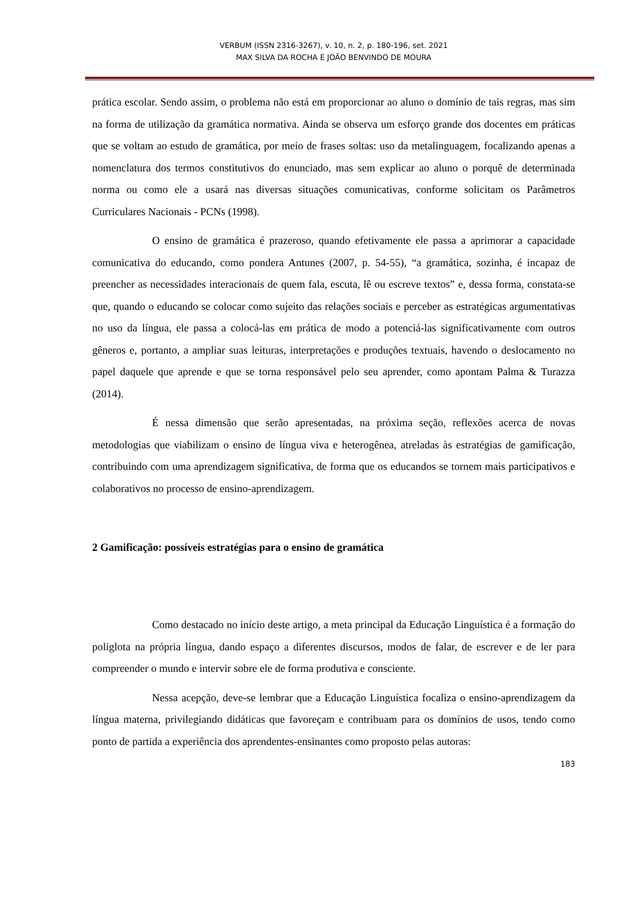VERBUM (ISSN 2316-3267), v. 10, n. 2, p. 180-196, set. 2021
MAX SILVA DA ROCHA E JOÃO BENVINDO DE MOURA
prática escolar. Sendo assim, o problema não está em proporcionar ao aluno o domínio de tais regras, mas sim na forma de utilização da gramática normativa. Ainda se observa um esforço grande dos docentes em práticas que se voltam ao estudo de gramática, por meio de frases soltas: uso da metalinguagem, focalizando apenas a nomenclatura dos termos constitutivos do enunciado, mas sem explicar ao aluno o porquê de determinada norma ou como ele a usará nas diversas situações comunicativas, conforme solicitam os Parâmetros Curriculares Nacionais - PCNs (1998).
O ensino de gramática é prazeroso, quando efetivamente ele passa a aprimorar a capacidade comunicativa do educando, como pondera Antunes (2007, p. 54-55), “a gramática, sozinha, é incapaz de preencher as necessidades interacionais de quem fala, escuta, lê ou escreve textos” e, dessa forma, constata-se que, quando o educando se colocar como sujeito das relações sociais e perceber as estratégicas argumentativas no uso da língua, ele passa a colocá-las em prática de modo a potenciá-las significativamente com outros gêneros e, portanto, a ampliar suas leituras, interpretações e produções textuais, havendo o deslocamento no papel daquele que aprende e que se torna responsável pelo seu aprender, como apontam Palma & Turazza (2014).
É nessa dimensão que serão apresentadas, na próxima seção, reflexões acerca de novas metodologias que viabilizam o ensino de língua viva e heterogênea, atreladas às estratégias de gamificação, contribuindo com uma aprendizagem significativa, de forma que os educandos se tornem mais participativos e colaborativos no processo de ensino-aprendizagem.
2 Gamificação: possíveis estratégias para o ensino de gramática
Como destacado no início deste artigo, a meta principal da Educação Linguística é a formação do poliglota na própria língua, dando espaço a diferentes discursos, modos de falar, de escrever e de ler para compreender o mundo e intervir sobre ele de forma produtiva e consciente.
Nessa acepção, deve-se lembrar que a Educação Linguística focaliza o ensino-aprendizagem da língua materna, privilegiando didáticas que favoreçam e contribuam para os domínios de usos, tendo como ponto de partida a experiência dos aprendentes-ensinantes como proposto pelas autoras:
183